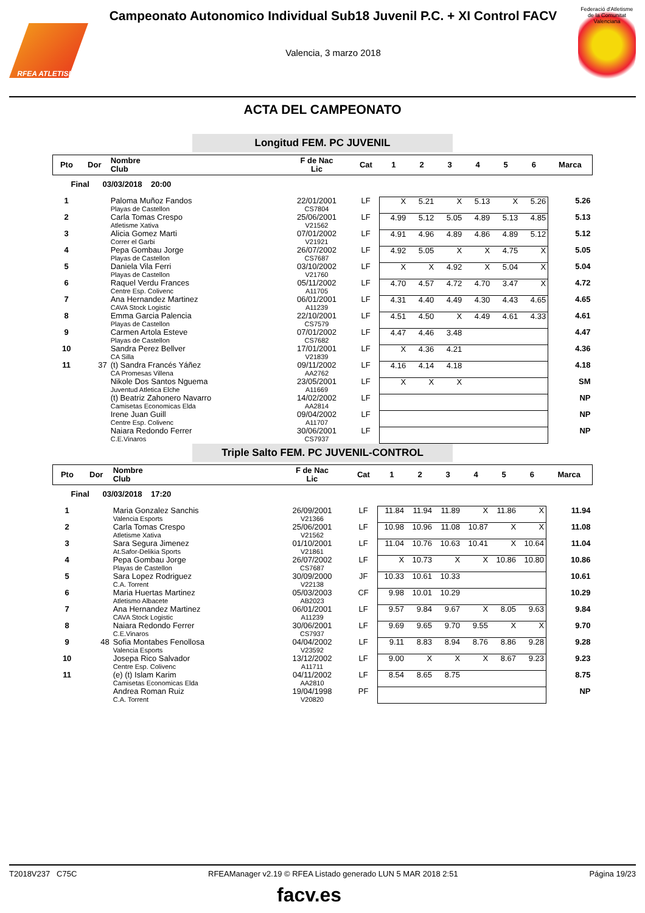RFEA ATLETISMO
Campeonato Autonomico Individual Sub18 Juvenil P.C. + XI Control FACV
Valencia, 3 marzo 2018
Federació d'Atletisme de la Comunitat Valenciana
ACTA DEL CAMPEONATO
Longitud FEM. PC JUVENIL
| Pto | Dor | Nombre Club | F de Nac Lic | Cat | 1 | 2 | 3 | 4 | 5 | 6 | Marca |
| --- | --- | --- | --- | --- | --- | --- | --- | --- | --- | --- | --- |
| Final 03/03/2018 20:00 | | | | | | | | | | | |
| 1 | | Paloma Muñoz Fandos Playas de Castellon | 22/01/2001 CS7804 | LF | X | 5.21 | X | 5.13 | X | 5.26 | 5.26 |
| 2 | | Carla Tomas Crespo Atletisme Xativa | 25/06/2001 V21562 | LF | 4.99 | 5.12 | 5.05 | 4.89 | 5.13 | 4.85 | 5.13 |
| 3 | | Alicia Gomez Marti Correr el Garbi | 07/01/2002 V21921 | LF | 4.91 | 4.96 | 4.89 | 4.86 | 4.89 | 5.12 | 5.12 |
| 4 | | Pepa Gombau Jorge Playas de Castellon | 26/07/2002 CS7687 | LF | 4.92 | 5.05 | X | X | 4.75 | X | 5.05 |
| 5 | | Daniela Vila Ferri Playas de Castellon | 03/10/2002 V21760 | LF | X | X | 4.92 | X | 5.04 | X | 5.04 |
| 6 | | Raquel Verdu Frances Centre Esp. Colivenc | 05/11/2002 A11705 | LF | 4.70 | 4.57 | 4.72 | 4.70 | 3.47 | X | 4.72 |
| 7 | | Ana Hernandez Martinez CAVA Stock Logistic | 06/01/2001 A11239 | LF | 4.31 | 4.40 | 4.49 | 4.30 | 4.43 | 4.65 | 4.65 |
| 8 | | Emma Garcia Palencia Playas de Castellon | 22/10/2001 CS7579 | LF | 4.51 | 4.50 | X | 4.49 | 4.61 | 4.33 | 4.61 |
| 9 | | Carmen Artola Esteve Playas de Castellon | 07/01/2002 CS7682 | LF | 4.47 | 4.46 | 3.48 | | | | 4.47 |
| 10 | | Sandra Perez Bellver CA Silla | 17/01/2001 V21839 | LF | X | 4.36 | 4.21 | | | | 4.36 |
| 11 | 37 | (t) Sandra Francés Yáñez CA Promesas Villena | 09/11/2002 AA2762 | LF | 4.16 | 4.14 | 4.18 | | | | 4.18 |
| | | Nikole Dos Santos Nguema Juventud Atletica Elche | 23/05/2001 A11669 | LF | X | X | X | | | | SM |
| | | (t) Beatriz Zahonero Navarro Camisetas Economicas Elda | 14/02/2002 AA2814 | LF | | | | | | | NP |
| | | Irene Juan Guill Centre Esp. Colivenc | 09/04/2002 A11707 | LF | | | | | | | NP |
| | | Naiara Redondo Ferrer C.E.Vinaros | 30/06/2001 CS7937 | LF | | | | | | | NP |
Triple Salto FEM. PC JUVENIL-CONTROL
| Pto | Dor | Nombre Club | F de Nac Lic | Cat | 1 | 2 | 3 | 4 | 5 | 6 | Marca |
| --- | --- | --- | --- | --- | --- | --- | --- | --- | --- | --- | --- |
| Final 03/03/2018 17:20 | | | | | | | | | | | |
| 1 | | Maria Gonzalez Sanchis Valencia Esports | 26/09/2001 V21366 | LF | 11.84 | 11.94 | 11.89 | X | 11.86 | X | 11.94 |
| 2 | | Carla Tomas Crespo Atletisme Xativa | 25/06/2001 V21562 | LF | 10.98 | 10.96 | 11.08 | 10.87 | X | X | 11.08 |
| 3 | | Sara Segura Jimenez At.Safor-Delikia Sports | 01/10/2001 V21861 | LF | 11.04 | 10.76 | 10.63 | 10.41 | X | 10.64 | 11.04 |
| 4 | | Pepa Gombau Jorge Playas de Castellon | 26/07/2002 CS7687 | LF | X | 10.73 | X | X | 10.86 | 10.80 | 10.86 |
| 5 | | Sara Lopez Rodriguez C.A. Torrent | 30/09/2000 V22138 | JF | 10.33 | 10.61 | 10.33 | | | | 10.61 |
| 6 | | Maria Huertas Martinez Atletismo Albacete | 05/03/2003 AB2023 | CF | 9.98 | 10.01 | 10.29 | | | | 10.29 |
| 7 | | Ana Hernandez Martinez CAVA Stock Logistic | 06/01/2001 A11239 | LF | 9.57 | 9.84 | 9.67 | X | 8.05 | 9.63 | 9.84 |
| 8 | | Naiara Redondo Ferrer C.E.Vinaros | 30/06/2001 CS7937 | LF | 9.69 | 9.65 | 9.70 | 9.55 | X | X | 9.70 |
| 9 | 48 | Sofia Montabes Fenollosa Valencia Esports | 04/04/2002 V23592 | LF | 9.11 | 8.83 | 8.94 | 8.76 | 8.86 | 9.28 | 9.28 |
| 10 | | Josepa Rico Salvador Centre Esp. Colivenc | 13/12/2002 A11711 | LF | 9.00 | X | X | X | 8.67 | 9.23 | 9.23 |
| 11 | | (e) (t) Islam Karim Camisetas Economicas Elda | 04/11/2002 AA2810 | LF | 8.54 | 8.65 | 8.75 | | | | 8.75 |
| | | Andrea Roman Ruiz C.A. Torrent | 19/04/1998 V20820 | PF | | | | | | | NP |
T2018V237 C75C RFEAManager v2.19 © RFEA Listado generado LUN 5 MAR 2018 2:51 Página 19/23
facv.es